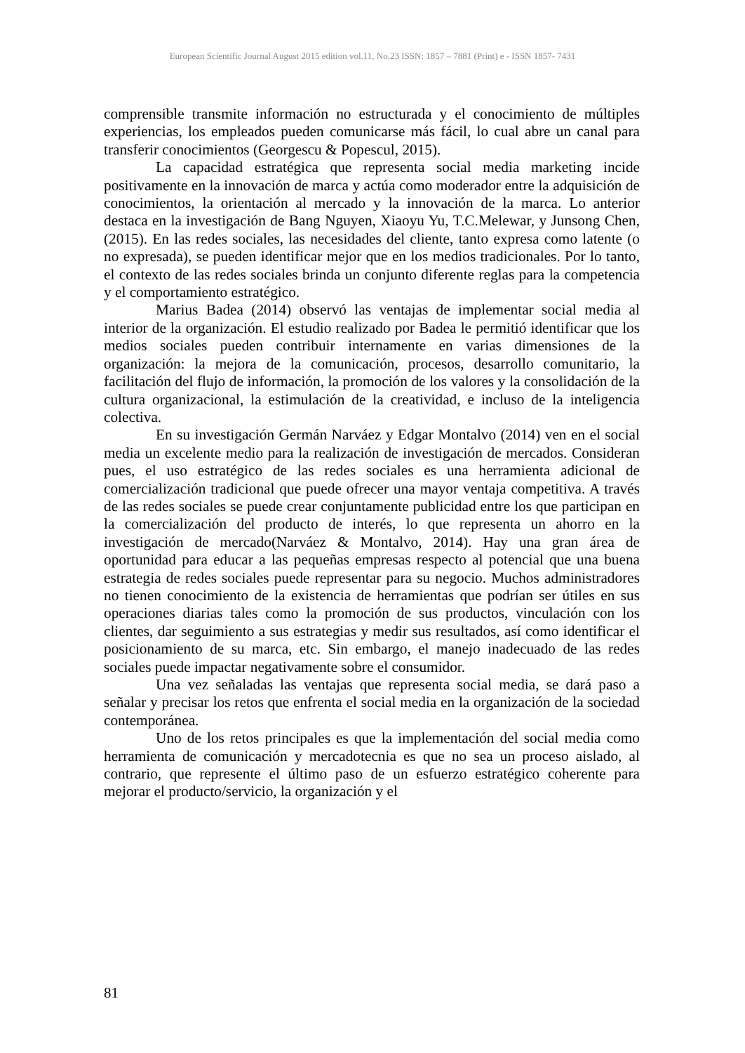European Scientific Journal August 2015 edition vol.11, No.23 ISSN: 1857 – 7881 (Print) e - ISSN 1857- 7431
comprensible transmite información no estructurada y el conocimiento de múltiples experiencias, los empleados pueden comunicarse más fácil, lo cual abre un canal para transferir conocimientos (Georgescu & Popescul, 2015).
La capacidad estratégica que representa social media marketing incide positivamente en la innovación de marca y actúa como moderador entre la adquisición de conocimientos, la orientación al mercado y la innovación de la marca. Lo anterior destaca en la investigación de Bang Nguyen, Xiaoyu Yu, T.C.Melewar, y Junsong Chen, (2015). En las redes sociales, las necesidades del cliente, tanto expresa como latente (o no expresada), se pueden identificar mejor que en los medios tradicionales. Por lo tanto, el contexto de las redes sociales brinda un conjunto diferente reglas para la competencia y el comportamiento estratégico.
Marius Badea (2014) observó las ventajas de implementar social media al interior de la organización. El estudio realizado por Badea le permitió identificar que los medios sociales pueden contribuir internamente en varias dimensiones de la organización: la mejora de la comunicación, procesos, desarrollo comunitario, la facilitación del flujo de información, la promoción de los valores y la consolidación de la cultura organizacional, la estimulación de la creatividad, e incluso de la inteligencia colectiva.
En su investigación Germán Narváez y Edgar Montalvo (2014) ven en el social media un excelente medio para la realización de investigación de mercados. Consideran pues, el uso estratégico de las redes sociales es una herramienta adicional de comercialización tradicional que puede ofrecer una mayor ventaja competitiva. A través de las redes sociales se puede crear conjuntamente publicidad entre los que participan en la comercialización del producto de interés, lo que representa un ahorro en la investigación de mercado(Narváez & Montalvo, 2014). Hay una gran área de oportunidad para educar a las pequeñas empresas respecto al potencial que una buena estrategia de redes sociales puede representar para su negocio. Muchos administradores no tienen conocimiento de la existencia de herramientas que podrían ser útiles en sus operaciones diarias tales como la promoción de sus productos, vinculación con los clientes, dar seguimiento a sus estrategias y medir sus resultados, así como identificar el posicionamiento de su marca, etc. Sin embargo, el manejo inadecuado de las redes sociales puede impactar negativamente sobre el consumidor.
Una vez señaladas las ventajas que representa social media, se dará paso a señalar y precisar los retos que enfrenta el social media en la organización de la sociedad contemporánea.
Uno de los retos principales es que la implementación del social media como herramienta de comunicación y mercadotecnia es que no sea un proceso aislado, al contrario, que represente el último paso de un esfuerzo estratégico coherente para mejorar el producto/servicio, la organización y el
81